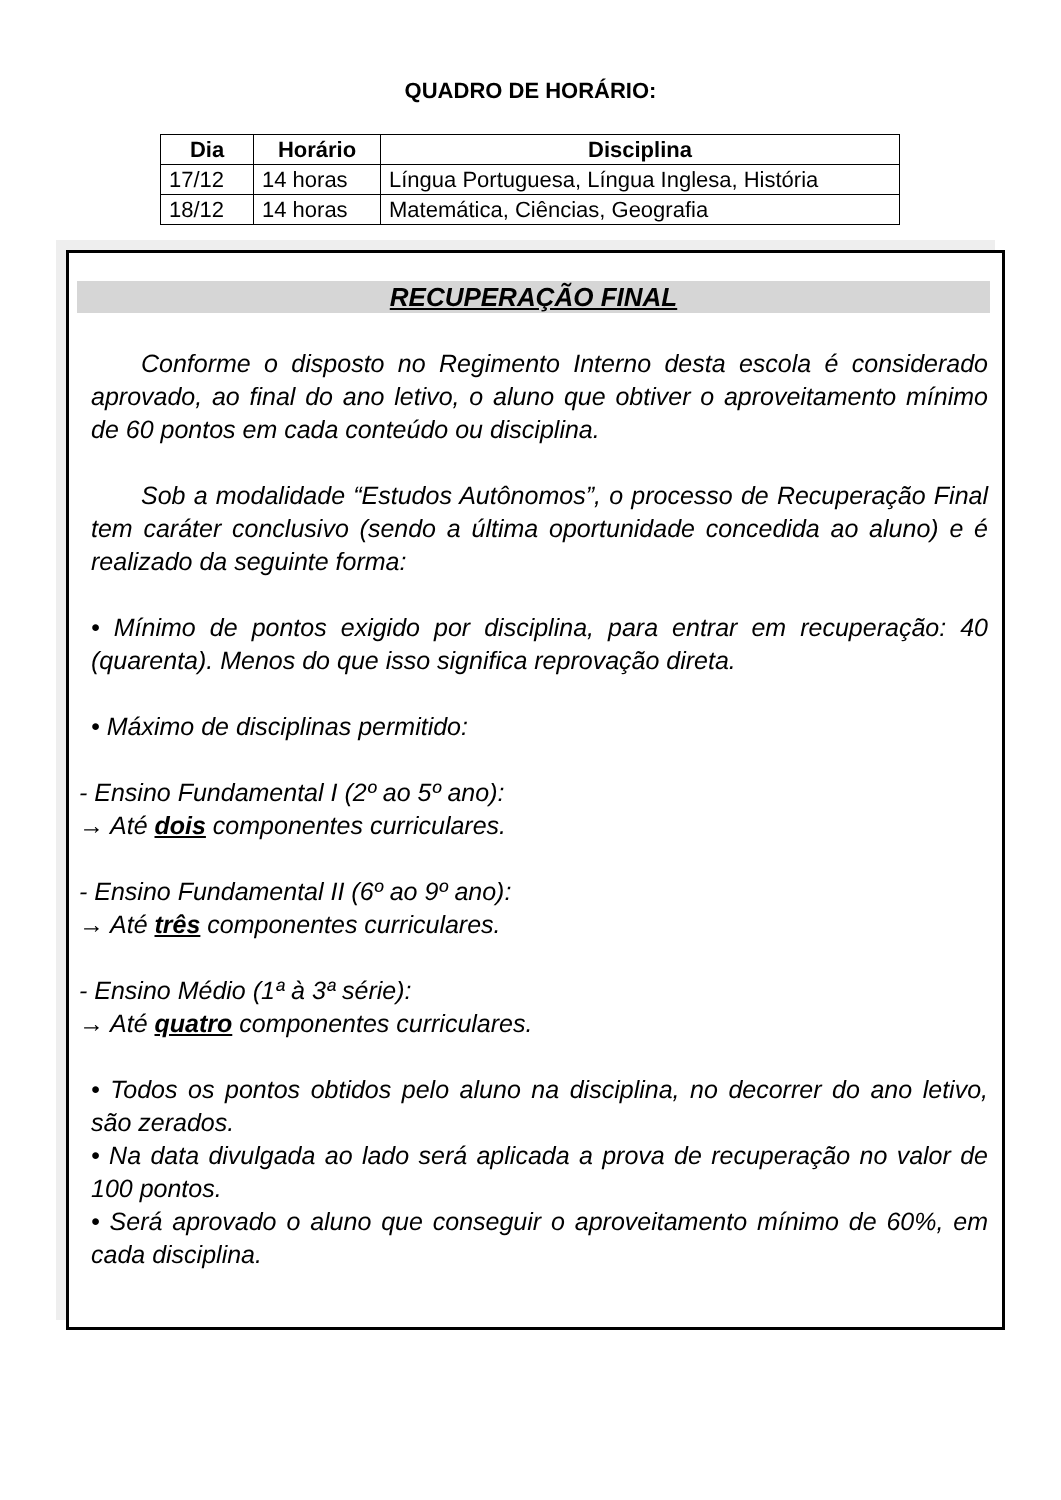QUADRO DE HORÁRIO:
| Dia | Horário | Disciplina |
| --- | --- | --- |
| 17/12 | 14 horas | Língua Portuguesa, Língua Inglesa, História |
| 18/12 | 14 horas | Matemática, Ciências, Geografia |
RECUPERAÇÃO FINAL
Conforme o disposto no Regimento Interno desta escola é considerado aprovado, ao final do ano letivo, o aluno que obtiver o aproveitamento mínimo de 60 pontos em cada conteúdo ou disciplina.
Sob a modalidade “Estudos Autônomos”, o processo de Recuperação Final tem caráter conclusivo (sendo a última oportunidade concedida ao aluno) e é realizado da seguinte forma:
• Mínimo de pontos exigido por disciplina, para entrar em recuperação: 40 (quarenta). Menos do que isso significa reprovação direta.
• Máximo de disciplinas permitido:
- Ensino Fundamental I (2º ao 5º ano):
→ Até dois componentes curriculares.
- Ensino Fundamental II (6º ao 9º ano):
→ Até três componentes curriculares.
- Ensino Médio (1ª à 3ª série):
→ Até quatro componentes curriculares.
• Todos os pontos obtidos pelo aluno na disciplina, no decorrer do ano letivo, são zerados.
• Na data divulgada ao lado será aplicada a prova de recuperação no valor de 100 pontos.
• Será aprovado o aluno que conseguir o aproveitamento mínimo de 60%, em cada disciplina.